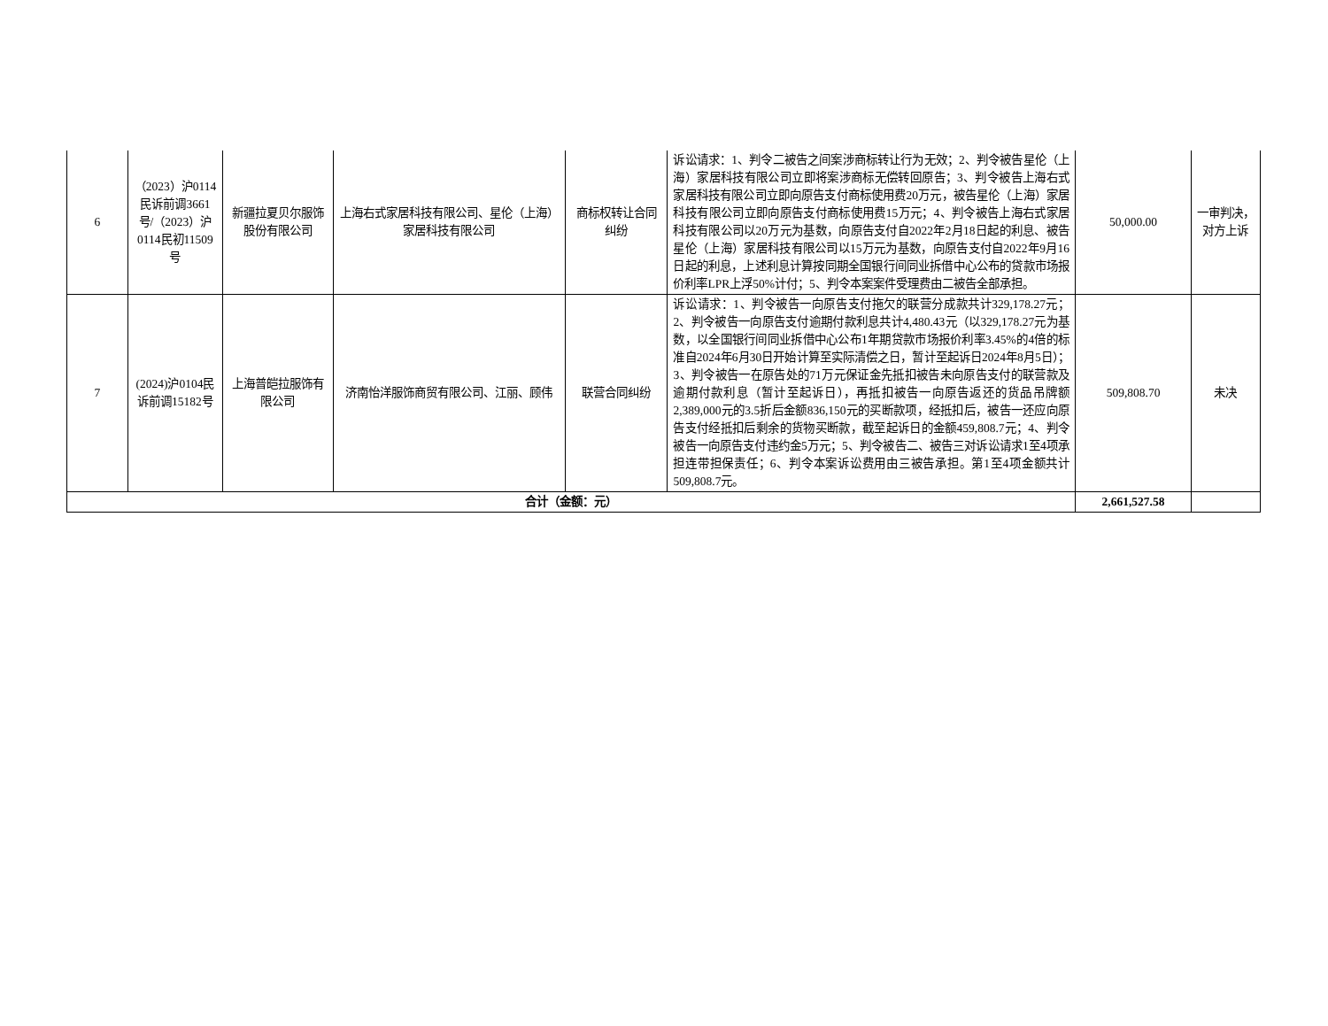| 6 | （2023）沪0114民诉前调3661号/（2023）沪0114民初11509号 | 新疆拉夏贝尔服饰股份有限公司 | 上海右式家居科技有限公司、星伦（上海）家居科技有限公司 | 商标权转让合同纠纷 | 诉讼请求：1、判令二被告之间案涉商标转让行为无效；2、判令被告星伦（上海）家居科技有限公司立即将案涉商标无偿转回原告；3、判令被告上海右式家居科技有限公司立即向原告支付商标使用费20万元，被告星伦（上海）家居科技有限公司立即向原告支付商标使用费15万元；4、判令被告上海右式家居科技有限公司以20万元为基数，向原告支付自2022年2月18日起的利息、被告星伦（上海）家居科技有限公司以15万元为基数，向原告支付自2022年9月16日起的利息，上述利息计算按同期全国银行间同业拆借中心公布的贷款市场报价利率LPR上浮50%计付；5、判令本案案件受理费由二被告全部承担。 | 50,000.00 | 一审判决，对方上诉 |
| 7 | (2024)沪0104民诉前调15182号 | 上海普皑拉服饰有限公司 | 济南怡洋服饰商贸有限公司、江丽、顾伟 | 联营合同纠纷 | 诉讼请求：1、判令被告一向原告支付拖欠的联营分成款共计329,178.27元；2、判令被告一向原告支付逾期付款利息共计4,480.43元（以329,178.27元为基数，以全国银行间同业拆借中心公布1年期贷款市场报价利率3.45%的4倍的标准自2024年6月30日开始计算至实际清偿之日，暂计至起诉日2024年8月5日）；3、判令被告一在原告处的71万元保证金先抵扣被告未向原告支付的联营款及逾期付款利息（暂计至起诉日），再抵扣被告一向原告返还的货品吊牌额2,389,000元的3.5折后金额836,150元的买断款项，经抵扣后，被告一还应向原告支付经抵扣后剩余的货物买断款，截至起诉日的金额459,808.7元；4、判令被告一向原告支付违约金5万元；5、判令被告二、被告三对诉讼请求1至4项承担连带担保责任；6、判令本案诉讼费用由三被告承担。第1至4项金额共计509,808.7元。 | 509,808.70 | 未决 |
| 合计（金额：元） | | | | | | 2,661,527.58 | |